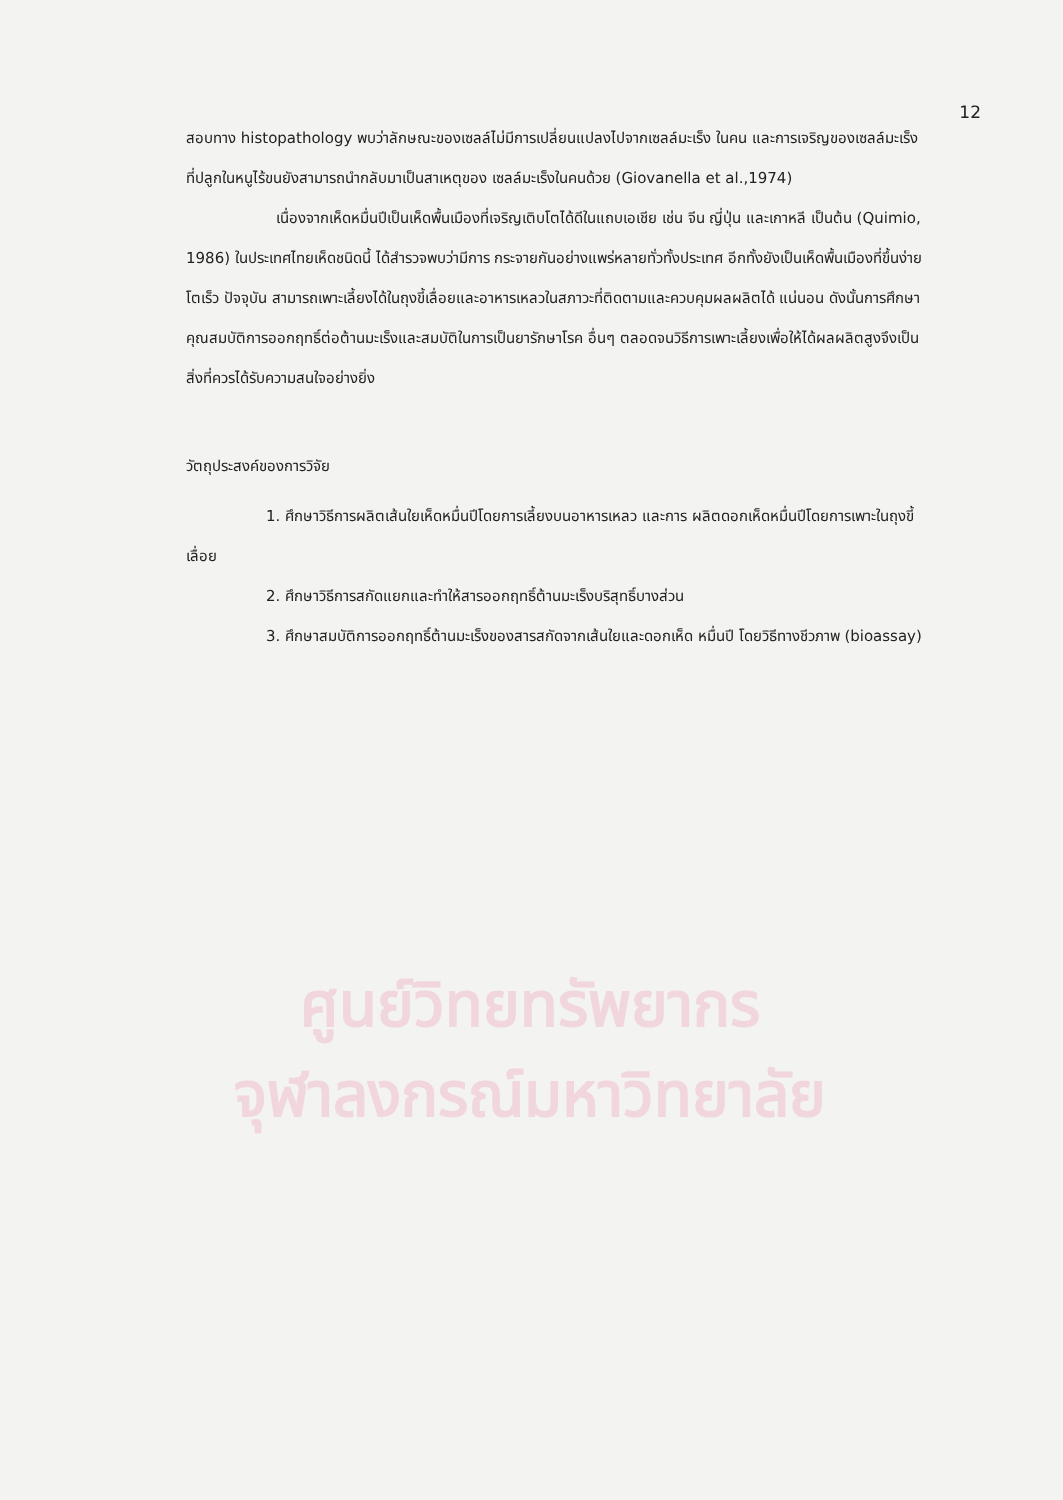12
สอบทาง histopathology พบว่าลักษณะของเซลล์ไม่มีการเปลี่ยนแปลงไปจากเซลล์มะเร็ง ในคน และการเจริญของเซลล์มะเร็งที่ปลูกในหนูไร้ขนยังสามารถนำกลับมาเป็นสาเหตุของ เซลล์มะเร็งในคนด้วย (Giovanella et al.,1974)
เนื่องจากเห็ดหมื่นปีเป็นเห็ดพื้นเมืองที่เจริญเติบโตได้ดีในแถบเอเชีย เช่น จีน ญี่ปุ่น และเกาหลี เป็นต้น (Quimio, 1986) ในประเทศไทยเห็ดชนิดนี้ ได้สำรวจพบว่ามีการ กระจายกันอย่างแพร่หลายทั่วทั้งประเทศ อีกทั้งยังเป็นเห็ดพื้นเมืองที่ขึ้นง่าย โตเร็ว ปัจจุบัน สามารถเพาะเลี้ยงได้ในถุงขี้เลื่อยและอาหารเหลวในสภาวะที่ติดตามและควบคุมผลผลิตได้ แน่นอน ดังนั้นการศึกษาคุณสมบัติการออกฤทธิ์ต่อต้านมะเร็งและสมบัติในการเป็นยารักษาโรค อื่นๆ ตลอดจนวิธีการเพาะเลี้ยงเพื่อให้ได้ผลผลิตสูงจึงเป็นสิ่งที่ควรได้รับความสนใจอย่างยิ่ง
วัตถุประสงค์ของการวิจัย
1. ศึกษาวิธีการผลิตเส้นใยเห็ดหมื่นปีโดยการเลี้ยงบนอาหารเหลว และการ ผลิตดอกเห็ดหมื่นปีโดยการเพาะในถุงขี้เลื่อย
2. ศึกษาวิธีการสกัดแยกและทำให้สารออกฤทธิ์ต้านมะเร็งบริสุทธิ์บางส่วน
3. ศึกษาสมบัติการออกฤทธิ์ต้านมะเร็งของสารสกัดจากเส้นใยและดอกเห็ด หมื่นปี โดยวิธีทางชีวภาพ (bioassay)
ศูนย์วิทยทรัพยากร
จุฬาลงกรณ์มหาวิทยาลัย